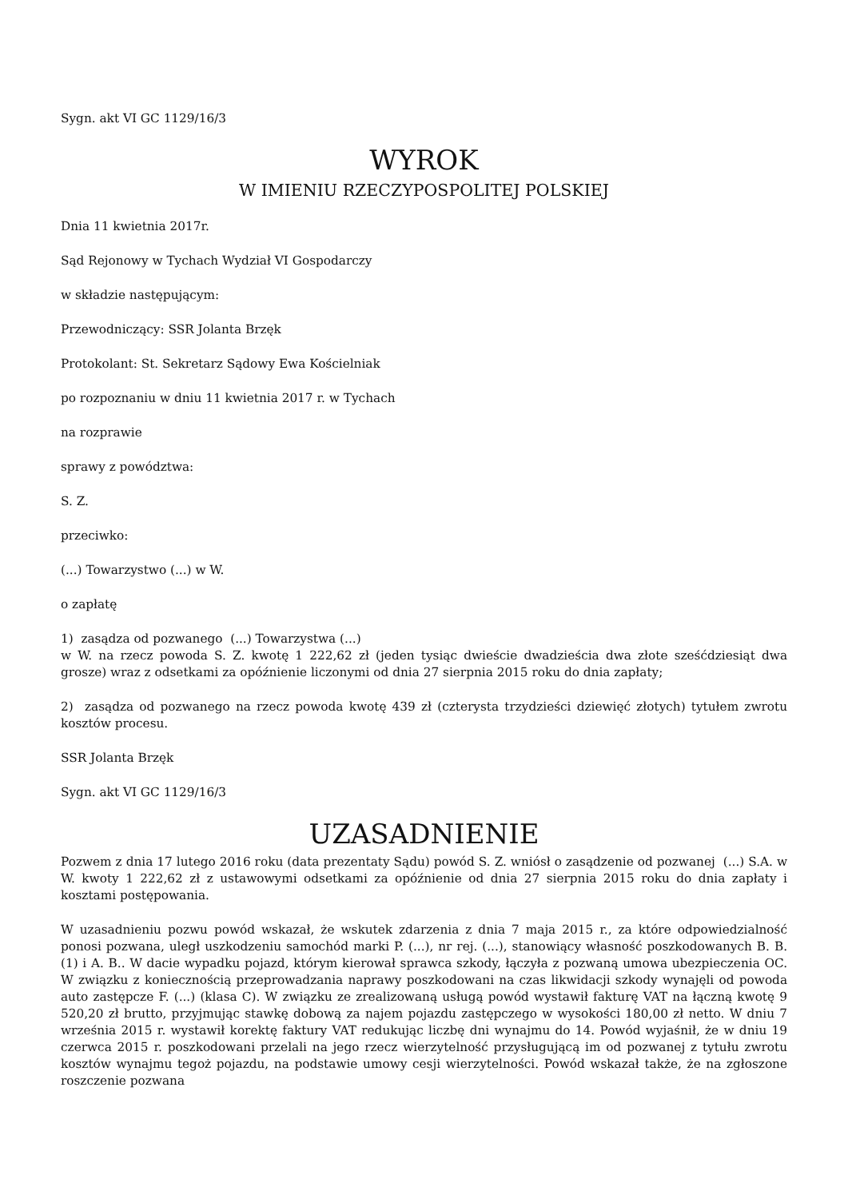Sygn. akt VI GC 1129/16/3
WYROK
W IMIENIU RZECZYPOSPOLITEJ POLSKIEJ
Dnia 11 kwietnia 2017r.
Sąd Rejonowy w Tychach Wydział VI Gospodarczy
w składzie następującym:
Przewodniczący: SSR Jolanta Brzęk
Protokolant: St. Sekretarz Sądowy Ewa Kościelniak
po rozpoznaniu w dniu 11 kwietnia 2017 r. w Tychach
na rozprawie
sprawy z powództwa:
S. Z.
przeciwko:
(...) Towarzystwo (...) w W.
o zapłatę
1) zasądza od pozwanego (...) Towarzystwa (...)
w W. na rzecz powoda S. Z. kwotę 1 222,62 zł (jeden tysiąc dwieście dwadzieścia dwa złote sześćdziesiąt dwa grosze) wraz z odsetkami za opóźnienie liczonymi od dnia 27 sierpnia 2015 roku do dnia zapłaty;
2) zasądza od pozwanego na rzecz powoda kwotę 439 zł (czterysta trzydzieści dziewięć złotych) tytułem zwrotu kosztów procesu.
SSR Jolanta Brzęk
Sygn. akt VI GC 1129/16/3
UZASADNIENIE
Pozwem z dnia 17 lutego 2016 roku (data prezentaty Sądu) powód S. Z. wniósł o zasądzenie od pozwanej (...) S.A. w W. kwoty 1 222,62 zł z ustawowymi odsetkami za opóźnienie od dnia 27 sierpnia 2015 roku do dnia zapłaty i kosztami postępowania.
W uzasadnieniu pozwu powód wskazał, że wskutek zdarzenia z dnia 7 maja 2015 r., za które odpowiedzialność ponosi pozwana, uległ uszkodzeniu samochód marki P. (...), nr rej. (...), stanowiący własność poszkodowanych B. B. (1) i A. B.. W dacie wypadku pojazd, którym kierował sprawca szkody, łączyła z pozwaną umowa ubezpieczenia OC. W związku z koniecznością przeprowadzania naprawy poszkodowani na czas likwidacji szkody wynajęli od powoda auto zastępcze F. (...) (klasa C). W związku ze zrealizowaną usługą powód wystawił fakturę VAT na łączną kwotę 9 520,20 zł brutto, przyjmując stawkę dobową za najem pojazdu zastępczego w wysokości 180,00 zł netto. W dniu 7 września 2015 r. wystawił korektę faktury VAT redukując liczbę dni wynajmu do 14. Powód wyjaśnił, że w dniu 19 czerwca 2015 r. poszkodowani przelali na jego rzecz wierzytelność przysługującą im od pozwanej z tytułu zwrotu kosztów wynajmu tegoż pojazdu, na podstawie umowy cesji wierzytelności. Powód wskazał także, że na zgłoszone roszczenie pozwana